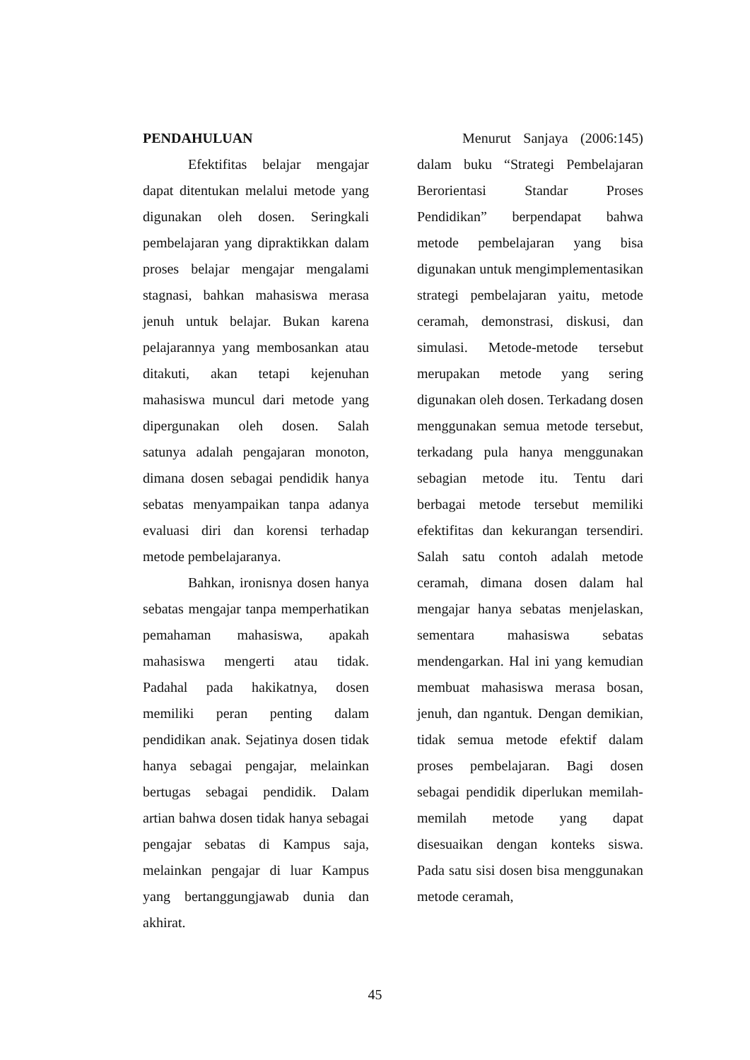PENDAHULUAN
Efektifitas belajar mengajar dapat ditentukan melalui metode yang digunakan oleh dosen. Seringkali pembelajaran yang dipraktikkan dalam proses belajar mengajar mengalami stagnasi, bahkan mahasiswa merasa jenuh untuk belajar. Bukan karena pelajarannya yang membosankan atau ditakuti, akan tetapi kejenuhan mahasiswa muncul dari metode yang dipergunakan oleh dosen. Salah satunya adalah pengajaran monoton, dimana dosen sebagai pendidik hanya sebatas menyampaikan tanpa adanya evaluasi diri dan korensi terhadap metode pembelajaranya.
Bahkan, ironisnya dosen hanya sebatas mengajar tanpa memperhatikan pemahaman mahasiswa, apakah mahasiswa mengerti atau tidak. Padahal pada hakikatnya, dosen memiliki peran penting dalam pendidikan anak. Sejatinya dosen tidak hanya sebagai pengajar, melainkan bertugas sebagai pendidik. Dalam artian bahwa dosen tidak hanya sebagai pengajar sebatas di Kampus saja, melainkan pengajar di luar Kampus yang bertanggungjawab dunia dan akhirat.
Menurut Sanjaya (2006:145) dalam buku “Strategi Pembelajaran Berorientasi Standar Proses Pendidikan” berpendapat bahwa metode pembelajaran yang bisa digunakan untuk mengimplementasikan strategi pembelajaran yaitu, metode ceramah, demonstrasi, diskusi, dan simulasi. Metode-metode tersebut merupakan metode yang sering digunakan oleh dosen. Terkadang dosen menggunakan semua metode tersebut, terkadang pula hanya menggunakan sebagian metode itu. Tentu dari berbagai metode tersebut memiliki efektifitas dan kekurangan tersendiri. Salah satu contoh adalah metode ceramah, dimana dosen dalam hal mengajar hanya sebatas menjelaskan, sementara mahasiswa sebatas mendengarkan. Hal ini yang kemudian membuat mahasiswa merasa bosan, jenuh, dan ngantuk. Dengan demikian, tidak semua metode efektif dalam proses pembelajaran. Bagi dosen sebagai pendidik diperlukan memilah-memilah metode yang dapat disesuaikan dengan konteks siswa. Pada satu sisi dosen bisa menggunakan metode ceramah,
45